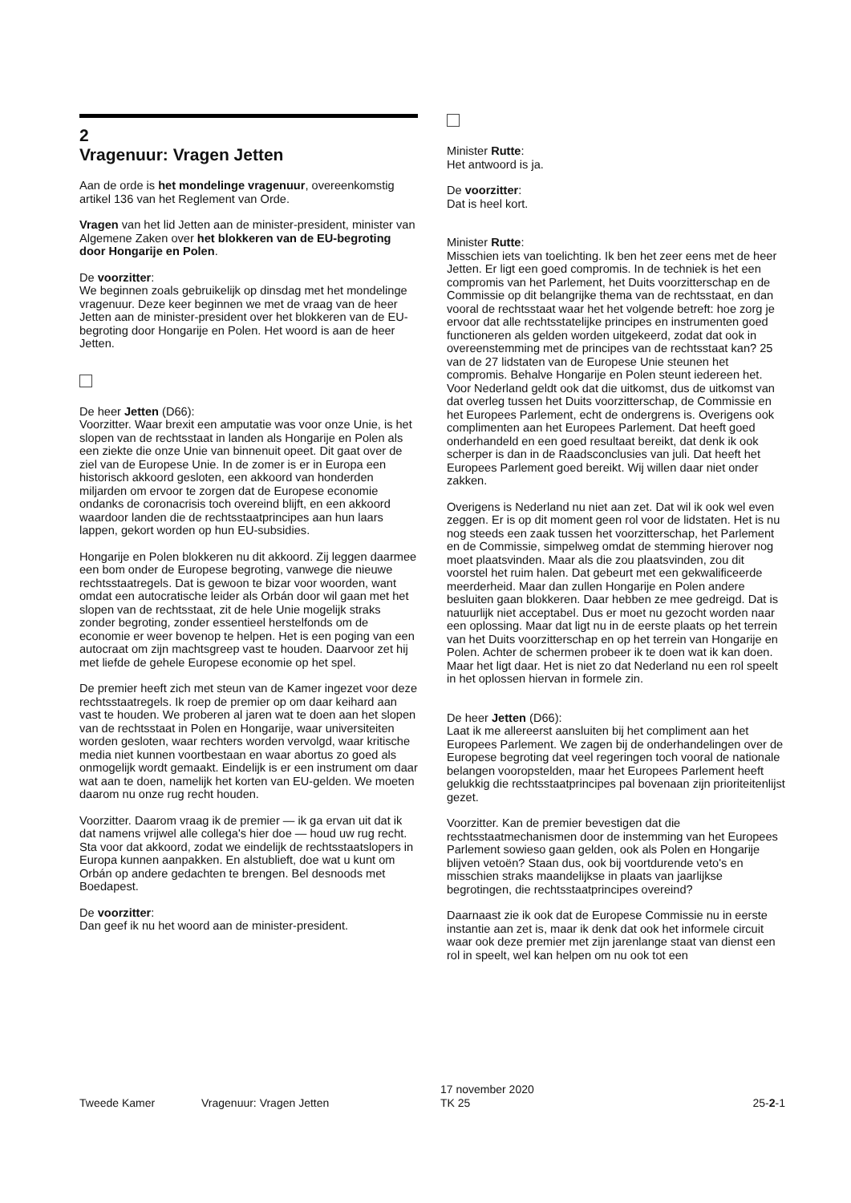2
Vragenuur: Vragen Jetten
Aan de orde is het mondelinge vragenuur, overeenkomstig artikel 136 van het Reglement van Orde.
Vragen van het lid Jetten aan de minister-president, minister van Algemene Zaken over het blokkeren van de EU-begroting door Hongarije en Polen.
De voorzitter:
We beginnen zoals gebruikelijk op dinsdag met het mondelinge vragenuur. Deze keer beginnen we met de vraag van de heer Jetten aan de minister-president over het blokkeren van de EU-begroting door Hongarije en Polen. Het woord is aan de heer Jetten.
De heer Jetten (D66):
Voorzitter. Waar brexit een amputatie was voor onze Unie, is het slopen van de rechtsstaat in landen als Hongarije en Polen als een ziekte die onze Unie van binnenuit opeet. Dit gaat over de ziel van de Europese Unie. In de zomer is er in Europa een historisch akkoord gesloten, een akkoord van honderden miljarden om ervoor te zorgen dat de Europese economie ondanks de coronacrisis toch overeind blijft, en een akkoord waardoor landen die de rechtsstaatprincipes aan hun laars lappen, gekort worden op hun EU-subsidies.
Hongarije en Polen blokkeren nu dit akkoord. Zij leggen daarmee een bom onder de Europese begroting, vanwege die nieuwe rechtsstaatregels. Dat is gewoon te bizar voor woorden, want omdat een autocratische leider als Orbán door wil gaan met het slopen van de rechtsstaat, zit de hele Unie mogelijk straks zonder begroting, zonder essentieel herstelfonds om de economie er weer bovenop te helpen. Het is een poging van een autocraat om zijn machtsgreep vast te houden. Daarvoor zet hij met liefde de gehele Europese economie op het spel.
De premier heeft zich met steun van de Kamer ingezet voor deze rechtsstaatregels. Ik roep de premier op om daar keihard aan vast te houden. We proberen al jaren wat te doen aan het slopen van de rechtsstaat in Polen en Hongarije, waar universiteiten worden gesloten, waar rechters worden vervolgd, waar kritische media niet kunnen voortbestaan en waar abortus zo goed als onmogelijk wordt gemaakt. Eindelijk is er een instrument om daar wat aan te doen, namelijk het korten van EU-gelden. We moeten daarom nu onze rug recht houden.
Voorzitter. Daarom vraag ik de premier — ik ga ervan uit dat ik dat namens vrijwel alle collega's hier doe — houd uw rug recht. Sta voor dat akkoord, zodat we eindelijk de rechtsstaatslopers in Europa kunnen aanpakken. En alstublieft, doe wat u kunt om Orbán op andere gedachten te brengen. Bel desnoods met Boedapest.
De voorzitter:
Dan geef ik nu het woord aan de minister-president.
Minister Rutte:
Het antwoord is ja.
De voorzitter:
Dat is heel kort.
Minister Rutte:
Misschien iets van toelichting. Ik ben het zeer eens met de heer Jetten. Er ligt een goed compromis. In de techniek is het een compromis van het Parlement, het Duits voorzitterschap en de Commissie op dit belangrijke thema van de rechtsstaat, en dan vooral de rechtsstaat waar het het volgende betreft: hoe zorg je ervoor dat alle rechtsstatelijke principes en instrumenten goed functioneren als gelden worden uitgekeerd, zodat dat ook in overeenstemming met de principes van de rechtsstaat kan? 25 van de 27 lidstaten van de Europese Unie steunen het compromis. Behalve Hongarije en Polen steunt iedereen het. Voor Nederland geldt ook dat die uitkomst, dus de uitkomst van dat overleg tussen het Duits voorzitterschap, de Commissie en het Europees Parlement, echt de ondergrens is. Overigens ook complimenten aan het Europees Parlement. Dat heeft goed onderhandeld en een goed resultaat bereikt, dat denk ik ook scherper is dan in de Raadsconclusies van juli. Dat heeft het Europees Parlement goed bereikt. Wij willen daar niet onder zakken.
Overigens is Nederland nu niet aan zet. Dat wil ik ook wel even zeggen. Er is op dit moment geen rol voor de lidstaten. Het is nu nog steeds een zaak tussen het voorzitterschap, het Parlement en de Commissie, simpelweg omdat de stemming hierover nog moet plaatsvinden. Maar als die zou plaatsvinden, zou dit voorstel het ruim halen. Dat gebeurt met een gekwalificeerde meerderheid. Maar dan zullen Hongarije en Polen andere besluiten gaan blokkeren. Daar hebben ze mee gedreigd. Dat is natuurlijk niet acceptabel. Dus er moet nu gezocht worden naar een oplossing. Maar dat ligt nu in de eerste plaats op het terrein van het Duits voorzitterschap en op het terrein van Hongarije en Polen. Achter de schermen probeer ik te doen wat ik kan doen. Maar het ligt daar. Het is niet zo dat Nederland nu een rol speelt in het oplossen hiervan in formele zin.
De heer Jetten (D66):
Laat ik me allereerst aansluiten bij het compliment aan het Europees Parlement. We zagen bij de onderhandelingen over de Europese begroting dat veel regeringen toch vooral de nationale belangen vooropstelden, maar het Europees Parlement heeft gelukkig die rechtsstaatprincipes pal bovenaan zijn prioriteitenlijst gezet.
Voorzitter. Kan de premier bevestigen dat die rechtsstaatmechanismen door de instemming van het Europees Parlement sowieso gaan gelden, ook als Polen en Hongarije blijven vetoën? Staan dus, ook bij voortdurende veto's en misschien straks maandelijkse in plaats van jaarlijkse begrotingen, die rechtsstaatprincipes overeind?
Daarnaast zie ik ook dat de Europese Commissie nu in eerste instantie aan zet is, maar ik denk dat ook het informele circuit waar ook deze premier met zijn jarenlange staat van dienst een rol in speelt, wel kan helpen om nu ook tot een
Tweede Kamer Vragenuur: Vragen Jetten 17 november 2020
TK 25 25-2-1